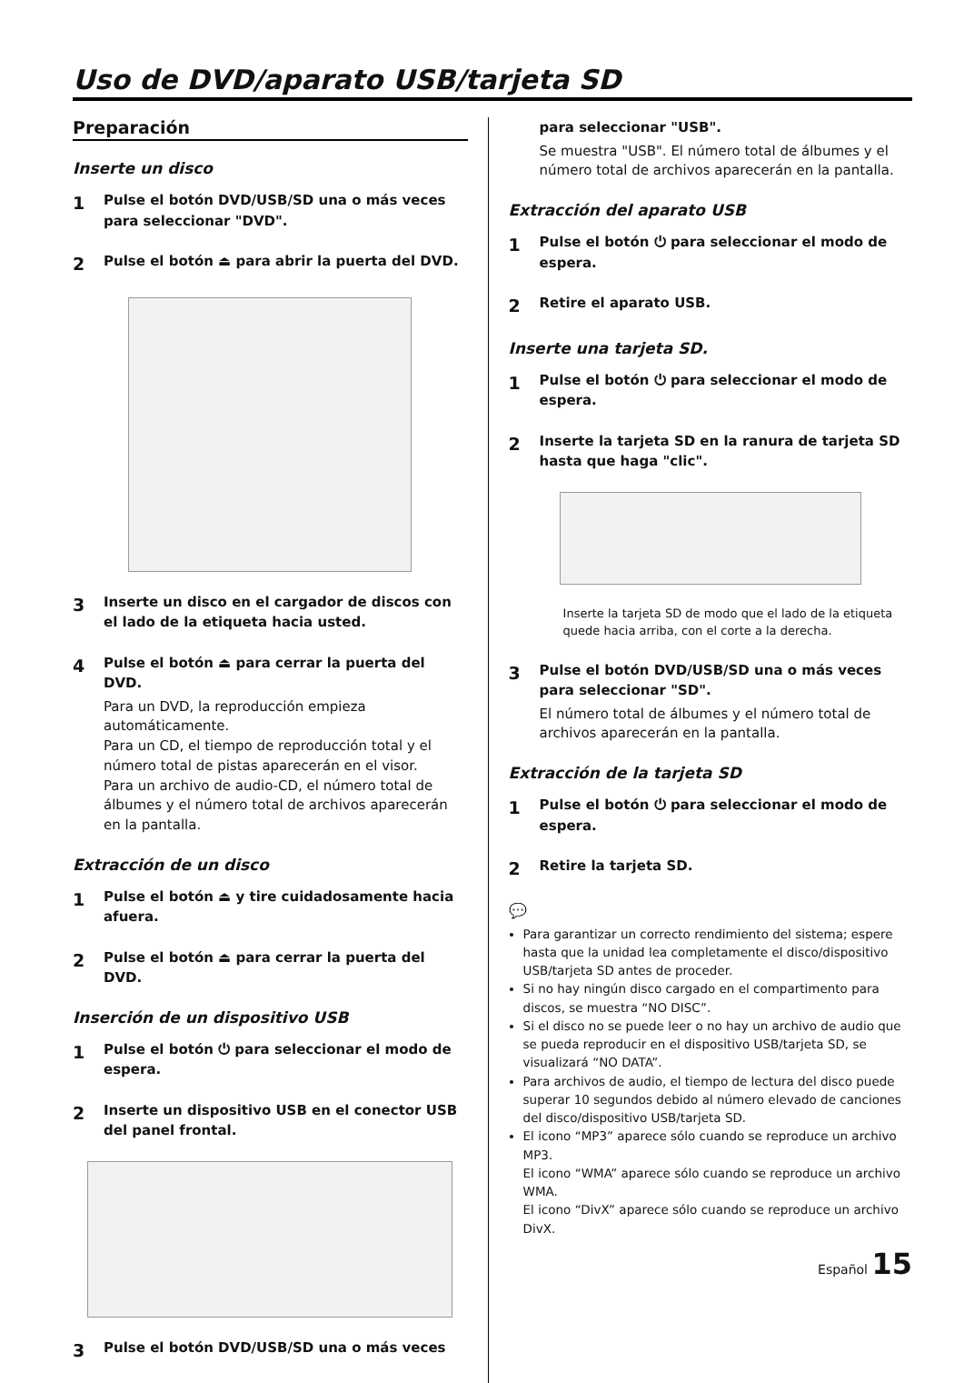Uso de DVD/aparato USB/tarjeta SD
Preparación
Inserte un disco
1 Pulse el botón DVD/USB/SD una o más veces para seleccionar "DVD".
2 Pulse el botón ⏏ para abrir la puerta del DVD.
3 Inserte un disco en el cargador de discos con el lado de la etiqueta hacia usted.
4 Pulse el botón ⏏ para cerrar la puerta del DVD.
Para un DVD, la reproducción empieza automáticamente.
Para un CD, el tiempo de reproducción total y el número total de pistas aparecerán en el visor.
Para un archivo de audio-CD, el número total de álbumes y el número total de archivos aparecerán en la pantalla.
Extracción de un disco
1 Pulse el botón ⏏ y tire cuidadosamente hacia afuera.
2 Pulse el botón ⏏ para cerrar la puerta del DVD.
Inserción de un dispositivo USB
1 Pulse el botón ⏻ para seleccionar el modo de espera.
2 Inserte un dispositivo USB en el conector USB del panel frontal.
3 Pulse el botón DVD/USB/SD una o más veces
para seleccionar "USB".
Se muestra "USB". El número total de álbumes y el número total de archivos aparecerán en la pantalla.
Extracción del aparato USB
1 Pulse el botón ⏻ para seleccionar el modo de espera.
2 Retire el aparato USB.
Inserte una tarjeta SD.
1 Pulse el botón ⏻ para seleccionar el modo de espera.
2 Inserte la tarjeta SD en la ranura de tarjeta SD hasta que haga "clic".
Inserte la tarjeta SD de modo que el lado de la etiqueta quede hacia arriba, con el corte a la derecha.
3 Pulse el botón DVD/USB/SD una o más veces para seleccionar "SD".
El número total de álbumes y el número total de archivos aparecerán en la pantalla.
Extracción de la tarjeta SD
1 Pulse el botón ⏻ para seleccionar el modo de espera.
2 Retire la tarjeta SD.
💬
Para garantizar un correcto rendimiento del sistema; espere hasta que la unidad lea completamente el disco/dispositivo USB/tarjeta SD antes de proceder.
Si no hay ningún disco cargado en el compartimento para discos, se muestra “NO DISC”.
Si el disco no se puede leer o no hay un archivo de audio que se pueda reproducir en el dispositivo USB/tarjeta SD, se visualizará “NO DATA”.
Para archivos de audio, el tiempo de lectura del disco puede superar 10 segundos debido al número elevado de canciones del disco/dispositivo USB/tarjeta SD.
El icono “MP3” aparece sólo cuando se reproduce un archivo MP3.
El icono “WMA” aparece sólo cuando se reproduce un archivo WMA.
El icono “DivX” aparece sólo cuando se reproduce un archivo DivX.
Español 15